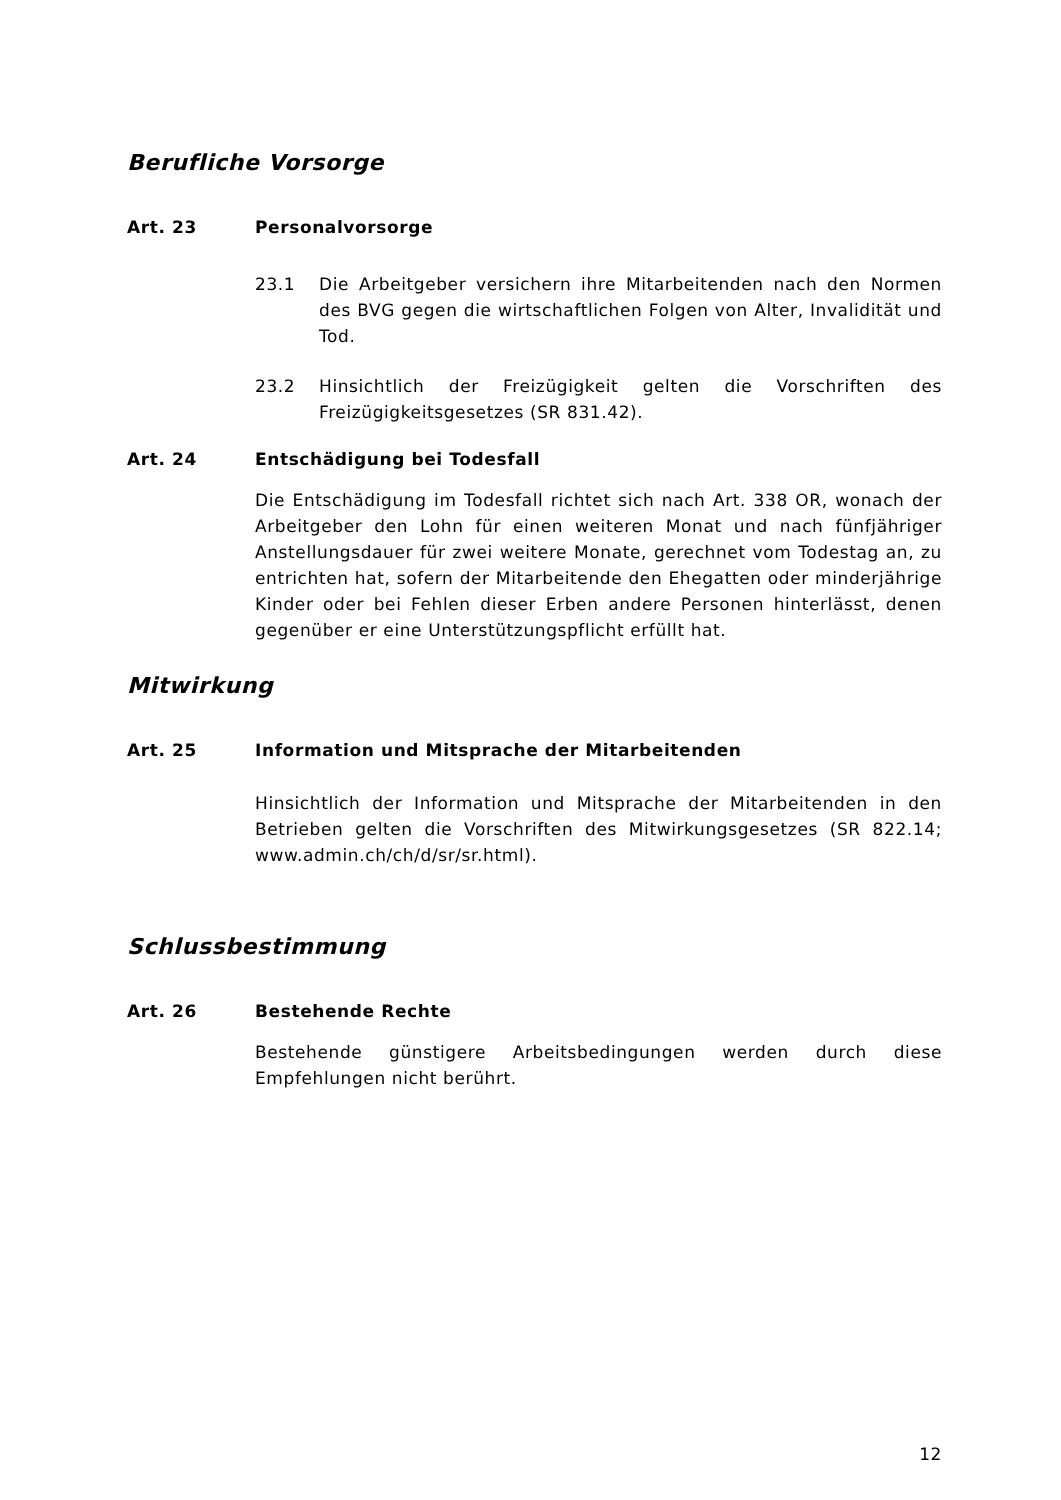Berufliche Vorsorge
Art. 23 Personalvorsorge
23.1 Die Arbeitgeber versichern ihre Mitarbeitenden nach den Normen des BVG gegen die wirtschaftlichen Folgen von Alter, Invalidität und Tod.
23.2 Hinsichtlich der Freizügigkeit gelten die Vorschriften des Freizügigkeitsgesetzes (SR 831.42).
Art. 24 Entschädigung bei Todesfall
Die Entschädigung im Todesfall richtet sich nach Art. 338 OR, wonach der Arbeitgeber den Lohn für einen weiteren Monat und nach fünfjähriger Anstellungsdauer für zwei weitere Monate, gerechnet vom Todestag an, zu entrichten hat, sofern der Mitarbeitende den Ehegatten oder minderjährige Kinder oder bei Fehlen dieser Erben andere Personen hinterlässt, denen gegenüber er eine Unterstützungspflicht erfüllt hat.
Mitwirkung
Art. 25 Information und Mitsprache der Mitarbeitenden
Hinsichtlich der Information und Mitsprache der Mitarbeitenden in den Betrieben gelten die Vorschriften des Mitwirkungsgesetzes (SR 822.14; www.admin.ch/ch/d/sr/sr.html).
Schlussbestimmung
Art. 26 Bestehende Rechte
Bestehende günstigere Arbeitsbedingungen werden durch diese Empfehlungen nicht berührt.
12